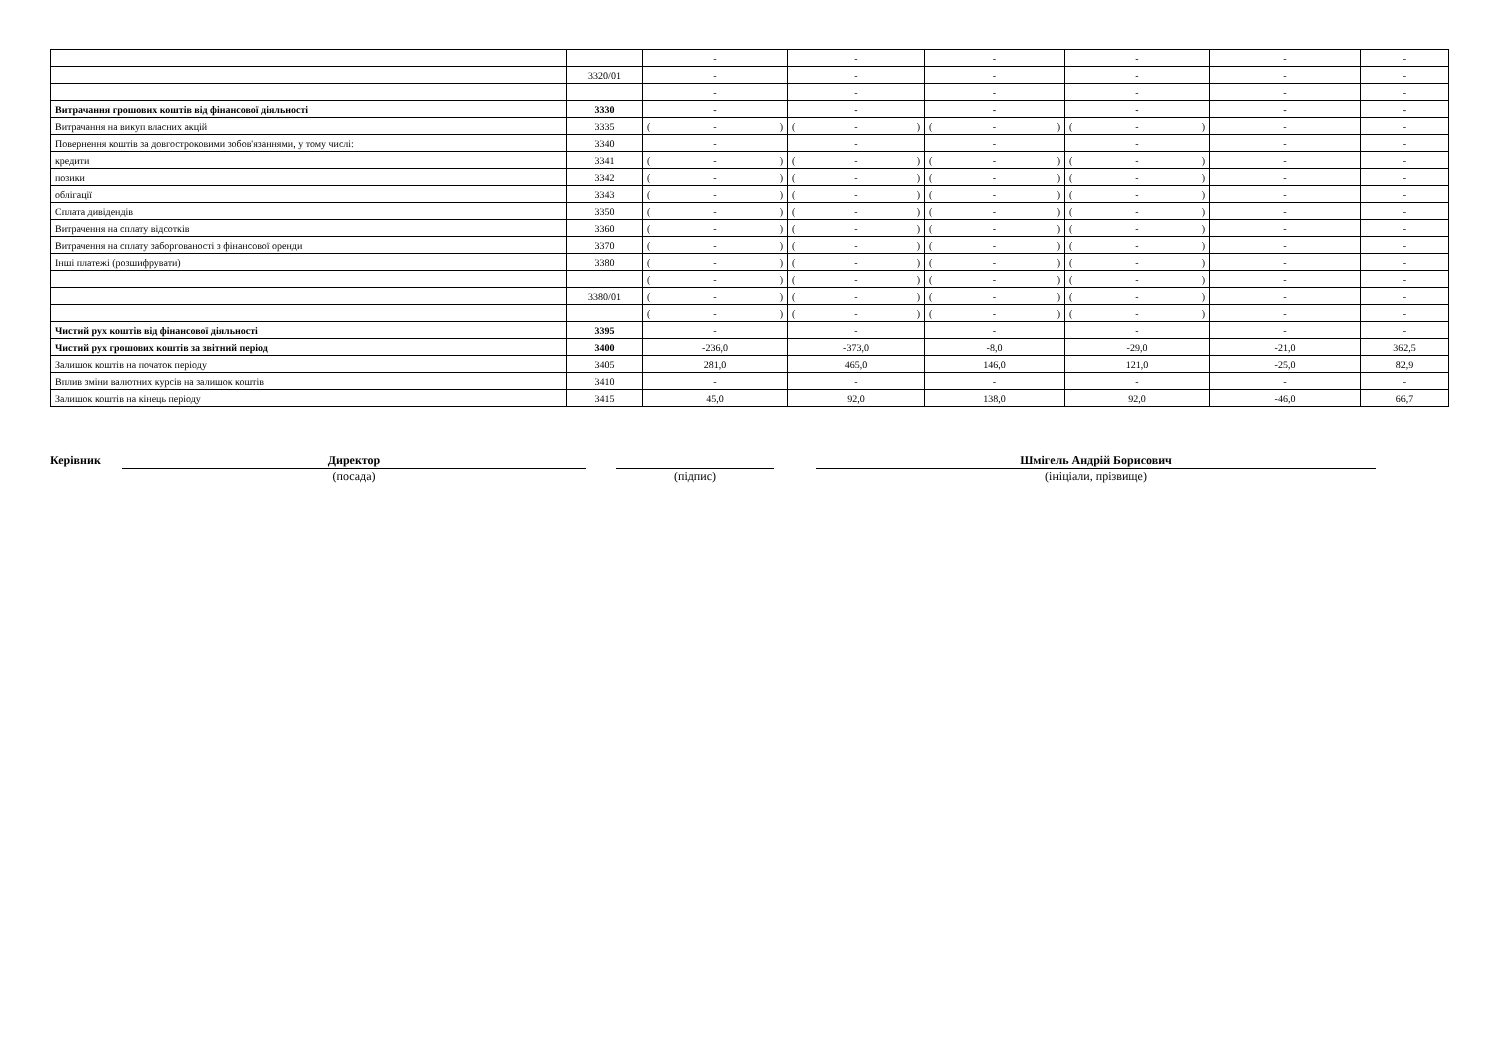| | | - | - | - | - | - | - |
| | 3320/01 | - | - | - | - | - | - |
| | | - | - | - | - | - | - |
| Витрачання грошових коштів від фінансової діяльності | 3330 | - | - | - | - | - | - |
| Витрачання на викуп власних акцій | 3335 | ( - ) | ( - ) | ( - ) | ( - ) | - | - |
| Повернення коштів за довгостроковими зобов'язаннями, у тому числі: | 3340 | - | - | - | - | - | - |
| кредити | 3341 | ( - ) | ( - ) | ( - ) | ( - ) | - | - |
| позики | 3342 | ( - ) | ( - ) | ( - ) | ( - ) | - | - |
| облігації | 3343 | ( - ) | ( - ) | ( - ) | ( - ) | - | - |
| Сплата дивідендів | 3350 | ( - ) | ( - ) | ( - ) | ( - ) | - | - |
| Витрачення на сплату відсотків | 3360 | ( - ) | ( - ) | ( - ) | ( - ) | - | - |
| Витрачення на сплату заборгованості з фінансової оренди | 3370 | ( - ) | ( - ) | ( - ) | ( - ) | - | - |
| Інші платежі (розшифрувати) | 3380 | ( - ) | ( - ) | ( - ) | ( - ) | - | - |
| | | ( - ) | ( - ) | ( - ) | ( - ) | - | - |
| | 3380/01 | ( - ) | ( - ) | ( - ) | ( - ) | - | - |
| | | ( - ) | ( - ) | ( - ) | ( - ) | - | - |
| Чистий рух коштів від фінансової діяльності | 3395 | - | - | - | - | - | - |
| Чистий рух грошових коштів за звітний період | 3400 | -236,0 | -373,0 | -8,0 | -29,0 | -21,0 | 362,5 |
| Залишок коштів на початок періоду | 3405 | 281,0 | 465,0 | 146,0 | 121,0 | -25,0 | 82,9 |
| Вплив зміни валютних курсів на залишок коштів | 3410 | - | - | - | - | - | - |
| Залишок коштів на кінець періоду | 3415 | 45,0 | 92,0 | 138,0 | 92,0 | -46,0 | 66,7 |
Керівник
Директор
(посада)
(підпис)
Шмігель Андрій Борисович
(ініціали, прізвище)